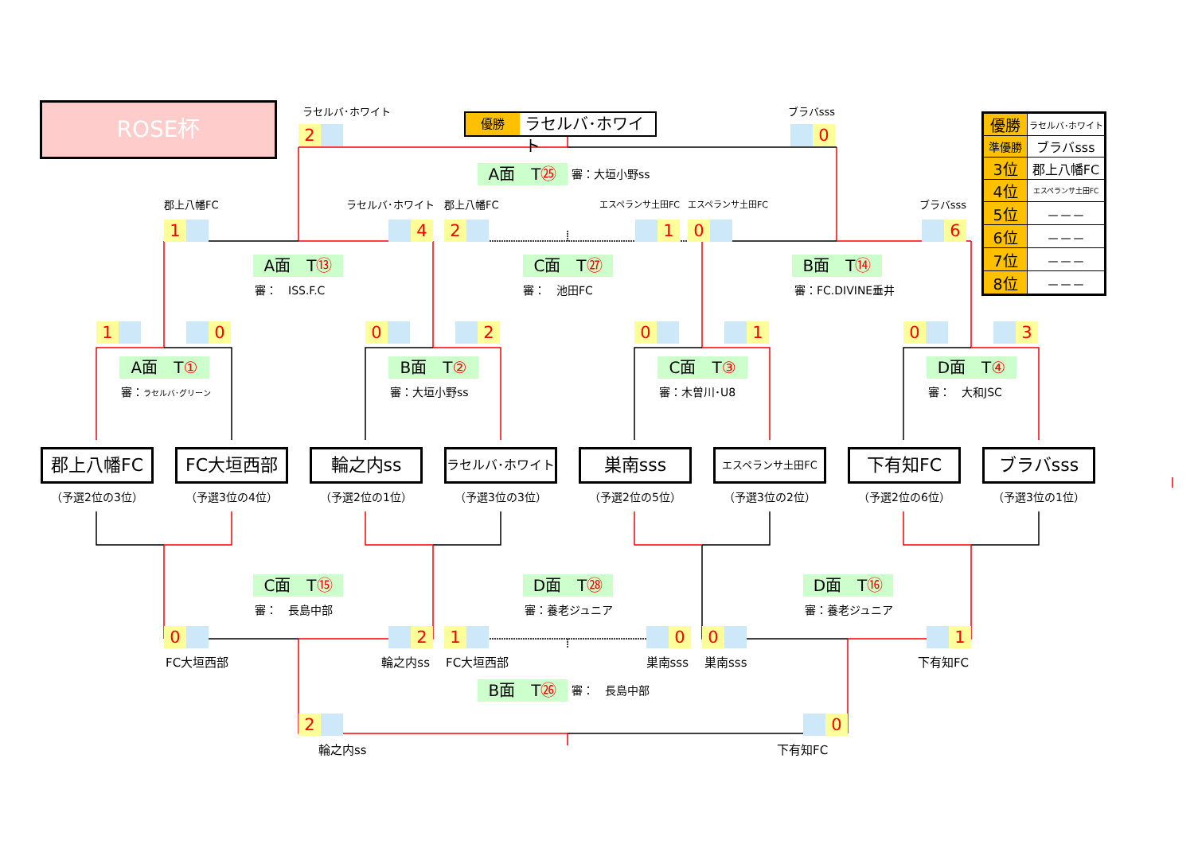ROSE杯
ラセルバ･ホワイト
2
優勝 ラセルバ･ホワイト
ブラバsss
0
A面　T㉕
審：大垣小野ss
郡上八幡FC
1
ラセルバ･ホワイト
4
郡上八幡FC
2
エスペランサ土田FC
1
エスペランサ土田FC
0
ブラバsss
6
A面　T⑬ C面　T㉗ B面　T⑭
審：　ISS.F.C 審：　池田FC 審：FC.DIVINE垂井
| 優勝 | ラセルバ･ホワイト |
| 準優勝 | ブラバsss |
| 3位 | 郡上八幡FC |
| 4位 | エスペランサ土田FC |
| 5位 | －－－ |
| 6位 | －－－ |
| 7位 | －－－ |
| 8位 | －－－ |
1 0 0 2 0 1 0 3
A面　T① B面　T② C面　T③ D面　T④
審：ラセルバ･グリーン
審：大垣小野ss 審：木曽川･U8 審：　大和JSC
郡上八幡FC FC大垣西部 輪之内ss
ラセルバ･ホワイト
巣南sss
エスペランサ土田FC
下有知FC ブラバsss
（予選2位の3位） （予選3位の4位） （予選2位の1位） （予選3位の3位） （予選2位の5位） （予選3位の2位） （予選2位の6位） （予選3位の1位）
C面　T⑮ D面　T㉘ D面　T⑯
審：　長島中部 審：養老ジュニア 審：養老ジュニア
0 2 1 0 0 1
FC大垣西部 輪之内ss FC大垣西部 巣南sss 巣南sss 下有知FC
B面　T㉖
審：　長島中部
2 0
輪之内ss 下有知FC